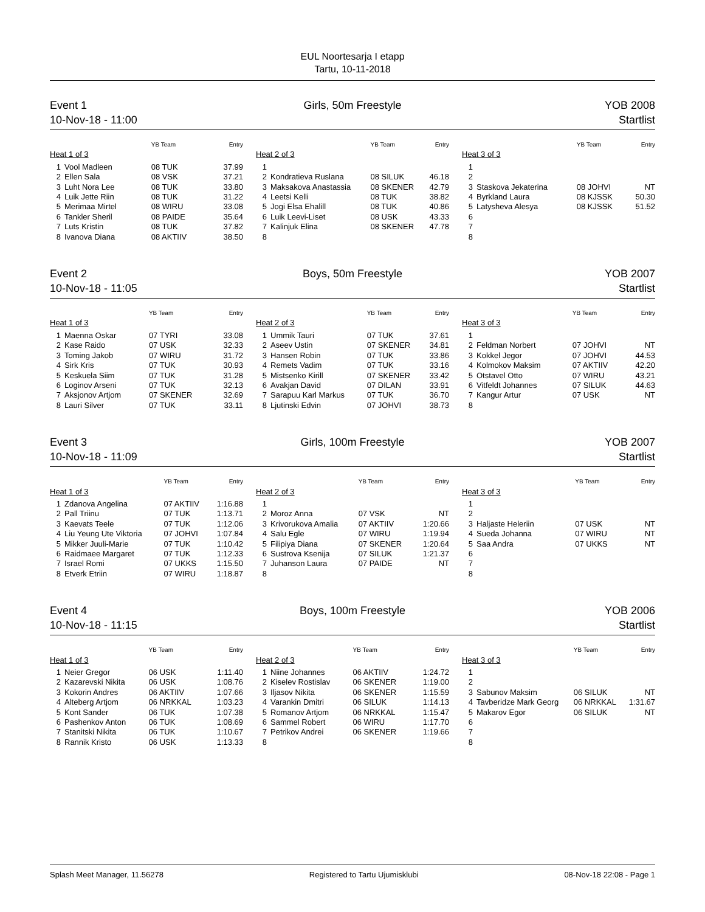EUL Noortesarja I etapp
Tartu, 10-11-2018
Event 1 Girls, 50m Freestyle YOB 2008
10-Nov-18 - 11:00 Startlist
| | | YB Team | Entry |
| --- | --- | --- | --- |
| Heat 1 of 3 | | | |
| 1 | Vool Madleen | 08 TUK | 37.99 |
| 2 | Ellen Sala | 08 VSK | 37.21 |
| 3 | Luht Nora Lee | 08 TUK | 33.80 |
| 4 | Luik Jette Riin | 08 TUK | 31.22 |
| 5 | Merimaa Mirtel | 08 WIRU | 33.08 |
| 6 | Tankler Sheril | 08 PAIDE | 35.64 |
| 7 | Luts Kristin | 08 TUK | 37.82 |
| 8 | Ivanova Diana | 08 AKTIIV | 38.50 |
| | | YB Team | Entry |
| --- | --- | --- | --- |
| Heat 2 of 3 | | | |
| 1 | | | |
| 2 | Kondratieva Ruslana | 08 SILUK | 46.18 |
| 3 | Maksakova Anastassia | 08 SKENER | 42.79 |
| 4 | Leetsi Kelli | 08 TUK | 38.82 |
| 5 | Jogi Elsa Ehalill | 08 TUK | 40.86 |
| 6 | Luik Leevi-Liset | 08 USK | 43.33 |
| 7 | Kalinjuk Elina | 08 SKENER | 47.78 |
| 8 | | | |
| | | YB Team | Entry |
| --- | --- | --- | --- |
| Heat 3 of 3 | | | |
| 1 | | | |
| 2 | | | |
| 3 | Staskova Jekaterina | 08 JOHVI | NT |
| 4 | Byrkland Laura | 08 KJSSK | 50.30 |
| 5 | Latysheva Alesya | 08 KJSSK | 51.52 |
| 6 | | | |
| 7 | | | |
| 8 | | | |
Event 2 Boys, 50m Freestyle YOB 2007
10-Nov-18 - 11:05 Startlist
| | | YB Team | Entry |
| --- | --- | --- | --- |
| Heat 1 of 3 | | | |
| 1 | Maenna Oskar | 07 TYRI | 33.08 |
| 2 | Kase Raido | 07 USK | 32.33 |
| 3 | Toming Jakob | 07 WIRU | 31.72 |
| 4 | Sirk Kris | 07 TUK | 30.93 |
| 5 | Keskuela Siim | 07 TUK | 31.28 |
| 6 | Loginov Arseni | 07 TUK | 32.13 |
| 7 | Aksjonov Artjom | 07 SKENER | 32.69 |
| 8 | Lauri Silver | 07 TUK | 33.11 |
| | | YB Team | Entry |
| --- | --- | --- | --- |
| Heat 2 of 3 | | | |
| 1 | Ummik Tauri | 07 TUK | 37.61 |
| 2 | Aseev Ustin | 07 SKENER | 34.81 |
| 3 | Hansen Robin | 07 TUK | 33.86 |
| 4 | Remets Vadim | 07 TUK | 33.16 |
| 5 | Mistsenko Kirill | 07 SKENER | 33.42 |
| 6 | Avakjan David | 07 DILAN | 33.91 |
| 7 | Sarapuu Karl Markus | 07 TUK | 36.70 |
| 8 | Ljutinski Edvin | 07 JOHVI | 38.73 |
| | | YB Team | Entry |
| --- | --- | --- | --- |
| Heat 3 of 3 | | | |
| 1 | | | |
| 2 | Feldman Norbert | 07 JOHVI | NT |
| 3 | Kokkel Jegor | 07 JOHVI | 44.53 |
| 4 | Kolmokov Maksim | 07 AKTIIV | 42.20 |
| 5 | Otstavel Otto | 07 WIRU | 43.21 |
| 6 | Vitfeldt Johannes | 07 SILUK | 44.63 |
| 7 | Kangur Artur | 07 USK | NT |
| 8 | | | |
Event 3 Girls, 100m Freestyle YOB 2007
10-Nov-18 - 11:09 Startlist
| | | YB Team | Entry |
| --- | --- | --- | --- |
| Heat 1 of 3 | | | |
| 1 | Zdanova Angelina | 07 AKTIIV | 1:16.88 |
| 2 | Pall Triinu | 07 TUK | 1:13.71 |
| 3 | Kaevats Teele | 07 TUK | 1:12.06 |
| 4 | Liu Yeung Ute Viktoria | 07 JOHVI | 1:07.84 |
| 5 | Mikker Juuli-Marie | 07 TUK | 1:10.42 |
| 6 | Raidmaee Margaret | 07 TUK | 1:12.33 |
| 7 | Israel Romi | 07 UKKS | 1:15.50 |
| 8 | Etverk Etriin | 07 WIRU | 1:18.87 |
| | | YB Team | Entry |
| --- | --- | --- | --- |
| Heat 2 of 3 | | | |
| 1 | | | |
| 2 | Moroz Anna | 07 VSK | NT |
| 3 | Krivorukova Amalia | 07 AKTIIV | 1:20.66 |
| 4 | Salu Egle | 07 WIRU | 1:19.94 |
| 5 | Filipiya Diana | 07 SKENER | 1:20.64 |
| 6 | Sustrova Ksenija | 07 SILUK | 1:21.37 |
| 7 | Juhanson Laura | 07 PAIDE | NT |
| 8 | | | |
| | | YB Team | Entry |
| --- | --- | --- | --- |
| Heat 3 of 3 | | | |
| 1 | | | |
| 2 | | | |
| 3 | Haljaste Heleriin | 07 USK | NT |
| 4 | Sueda Johanna | 07 WIRU | NT |
| 5 | Saa Andra | 07 UKKS | NT |
| 6 | | | |
| 7 | | | |
| 8 | | | |
Event 4 Boys, 100m Freestyle YOB 2006
10-Nov-18 - 11:15 Startlist
| | | YB Team | Entry |
| --- | --- | --- | --- |
| Heat 1 of 3 | | | |
| 1 | Neier Gregor | 06 USK | 1:11.40 |
| 2 | Kazarevski Nikita | 06 USK | 1:08.76 |
| 3 | Kokorin Andres | 06 AKTIIV | 1:07.66 |
| 4 | Alteberg Artjom | 06 NRKKAL | 1:03.23 |
| 5 | Kont Sander | 06 TUK | 1:07.38 |
| 6 | Pashenkov Anton | 06 TUK | 1:08.69 |
| 7 | Stanitski Nikita | 06 TUK | 1:10.67 |
| 8 | Rannik Kristo | 06 USK | 1:13.33 |
| | | YB Team | Entry |
| --- | --- | --- | --- |
| Heat 2 of 3 | | | |
| 1 | Niine Johannes | 06 AKTIIV | 1:24.72 |
| 2 | Kiselev Rostislav | 06 SKENER | 1:19.00 |
| 3 | Iljasov Nikita | 06 SKENER | 1:15.59 |
| 4 | Varankin Dmitri | 06 SILUK | 1:14.13 |
| 5 | Romanov Artjom | 06 NRKKAL | 1:15.47 |
| 6 | Sammel Robert | 06 WIRU | 1:17.70 |
| 7 | Petrikov Andrei | 06 SKENER | 1:19.66 |
| 8 | | | |
| | | YB Team | Entry |
| --- | --- | --- | --- |
| Heat 3 of 3 | | | |
| 1 | | | |
| 2 | | | |
| 3 | Sabunov Maksim | 06 SILUK | NT |
| 4 | Tavberidze Mark Georg | 06 NRKKAL | 1:31.67 |
| 5 | Makarov Egor | 06 SILUK | NT |
| 6 | | | |
| 7 | | | |
| 8 | | | |
Splash Meet Manager, 11.56278 Registered to Tartu Ujumisklubi 08-Nov-18 22:08 - Page 1